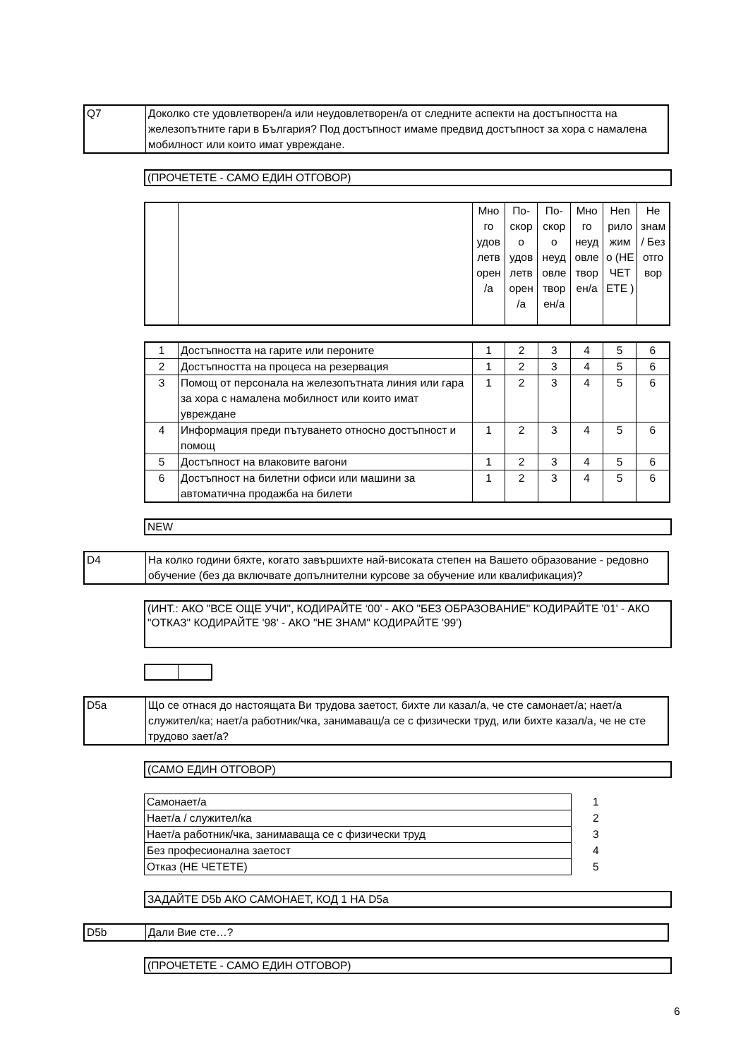| Q7 | Доколко сте удовлетворен/а или неудовлетворен/а от следните аспекти на достъпността на железопътните гари в България? Под достъпност имаме предвид достъпност за хора с намалена мобилност или които имат увреждане. |
(ПРОЧЕТЕТЕ - САМО ЕДИН ОТГОВОР)
| | | Мно го удов летв орен /а | По-скор о удов летв орен /а | По-скор о неуд овле твор ен/а | Мно го неуд овле твор ен/а | Неп рило жим о (НЕ ЧЕТ ЕТЕ ) | Не знам / Без отго вор |
| --- | --- | --- | --- | --- | --- | --- | --- |
| 1 | Достъпността на гарите или пероните | 1 | 2 | 3 | 4 | 5 | 6 |
| 2 | Достъпността на процеса на резервация | 1 | 2 | 3 | 4 | 5 | 6 |
| 3 | Помощ от персонала на железопътната линия или гара за хора с намалена мобилност или които имат увреждане | 1 | 2 | 3 | 4 | 5 | 6 |
| 4 | Информация преди пътуването относно достъпност и помощ | 1 | 2 | 3 | 4 | 5 | 6 |
| 5 | Достъпност на влаковите вагони | 1 | 2 | 3 | 4 | 5 | 6 |
| 6 | Достъпност на билетни офиси или машини за автоматична продажба на билети | 1 | 2 | 3 | 4 | 5 | 6 |
NEW
| D4 | На колко години бяхте, когато завършихте най-високата степен на Вашето образование - редовно обучение (без да включвате допълнителни курсове за обучение или квалификация)? |
(ИНТ.: АКО "ВСЕ ОЩЕ УЧИ", КОДИРАЙТЕ ‘00’ - АКО "БЕЗ ОБРАЗОВАНИЕ" КОДИРАЙТЕ '01' - АКО "ОТКАЗ" КОДИРАЙТЕ '98' - АКО "НЕ ЗНАМ" КОДИРАЙТЕ '99')
| D5a | Що се отнася до настоящата Ви трудова заетост, бихте ли казал/а, че сте самонает/а; нает/а служител/ка; нает/а работник/чка, занимаващ/а се с физически труд, или бихте казал/а, че не сте трудово зает/а? |
(САМО ЕДИН ОТГОВОР)
| Самонает/а | 1 |
| Нает/а / служител/ка | 2 |
| Нает/а работник/чка, занимаваща се с физически труд | 3 |
| Без професионална заетост | 4 |
| Отказ (НЕ ЧЕТЕТЕ) | 5 |
ЗАДАЙТЕ D5b АКО САМОНАЕТ, КОД 1 НА D5a
| D5b | Дали Вие сте…? |
(ПРОЧЕТЕТЕ - САМО ЕДИН ОТГОВОР)
6